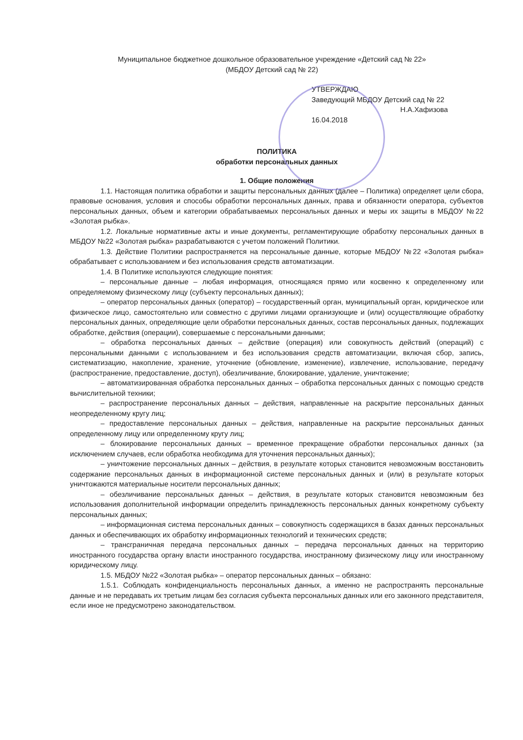Муниципальное бюджетное дошкольное образовательное учреждение «Детский сад № 22»
(МБДОУ Детский сад № 22)
УТВЕРЖДАЮ
Заведующий МБДОУ Детский сад № 22
Н.А.Хафизова
16.04.2018
ПОЛИТИКА
обработки персональных данных
1. Общие положения
1.1. Настоящая политика обработки и защиты персональных данных (далее – Политика) определяет цели сбора, правовые основания, условия и способы обработки персональных данных, права и обязанности оператора, субъектов персональных данных, объем и категории обрабатываемых персональных данных и меры их защиты в МБДОУ №22 «Золотая рыбка».
1.2. Локальные нормативные акты и иные документы, регламентирующие обработку персональных данных в МБДОУ №22 «Золотая рыбка» разрабатываются с учетом положений Политики.
1.3. Действие Политики распространяется на персональные данные, которые МБДОУ №22 «Золотая рыбка» обрабатывает с использованием и без использования средств автоматизации.
1.4. В Политике используются следующие понятия:
– персональные данные – любая информация, относящаяся прямо или косвенно к определенному или определяемому физическому лицу (субъекту персональных данных);
– оператор персональных данных (оператор) – государственный орган, муниципальный орган, юридическое или физическое лицо, самостоятельно или совместно с другими лицами организующие и (или) осуществляющие обработку персональных данных, определяющие цели обработки персональных данных, состав персональных данных, подлежащих обработке, действия (операции), совершаемые с персональными данными;
– обработка персональных данных – действие (операция) или совокупность действий (операций) с персональными данными с использованием и без использования средств автоматизации, включая сбор, запись, систематизацию, накопление, хранение, уточнение (обновление, изменение), извлечение, использование, передачу (распространение, предоставление, доступ), обезличивание, блокирование, удаление, уничтожение;
– автоматизированная обработка персональных данных – обработка персональных данных с помощью средств вычислительной техники;
– распространение персональных данных – действия, направленные на раскрытие персональных данных неопределенному кругу лиц;
– предоставление персональных данных – действия, направленные на раскрытие персональных данных определенному лицу или определенному кругу лиц;
– блокирование персональных данных – временное прекращение обработки персональных данных (за исключением случаев, если обработка необходима для уточнения персональных данных);
– уничтожение персональных данных – действия, в результате которых становится невозможным восстановить содержание персональных данных в информационной системе персональных данных и (или) в результате которых уничтожаются материальные носители персональных данных;
– обезличивание персональных данных – действия, в результате которых становится невозможным без использования дополнительной информации определить принадлежность персональных данных конкретному субъекту персональных данных;
– информационная система персональных данных – совокупность содержащихся в базах данных персональных данных и обеспечивающих их обработку информационных технологий и технических средств;
– трансграничная передача персональных данных – передача персональных данных на территорию иностранного государства органу власти иностранного государства, иностранному физическому лицу или иностранному юридическому лицу.
1.5. МБДОУ №22 «Золотая рыбка» – оператор персональных данных – обязано:
1.5.1. Соблюдать конфиденциальность персональных данных, а именно не распространять персональные данные и не передавать их третьим лицам без согласия субъекта персональных данных или его законного представителя, если иное не предусмотрено законодательством.